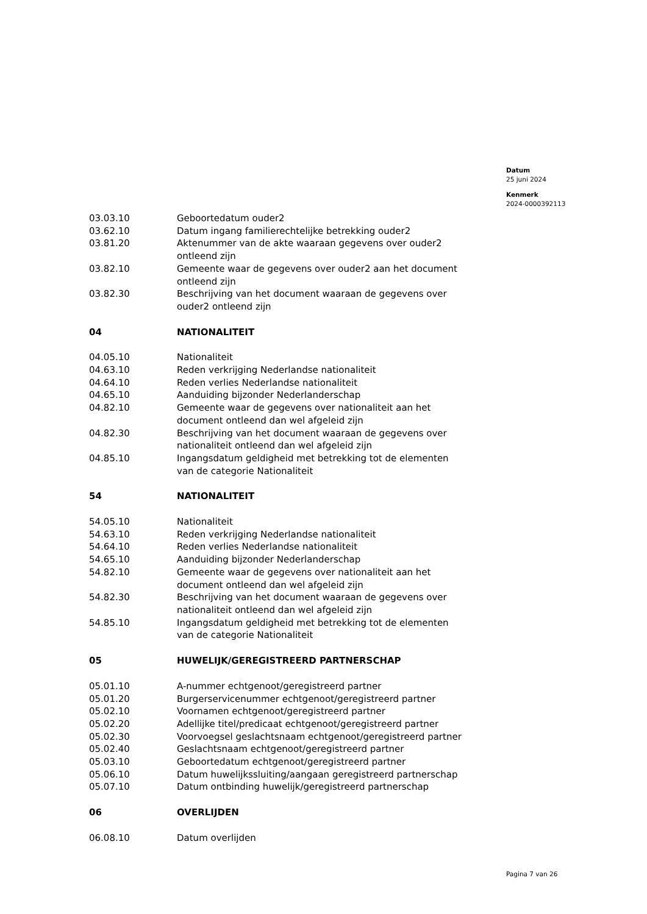Datum
25 juni 2024
Kenmerk
2024-0000392113
| 03.03.10 | Geboortedatum ouder2 |
| 03.62.10 | Datum ingang familierechtelijke betrekking ouder2 |
| 03.81.20 | Aktenummer van de akte waaraan gegevens over ouder2 ontleend zijn |
| 03.82.10 | Gemeente waar de gegevens over ouder2 aan het document ontleend zijn |
| 03.82.30 | Beschrijving van het document waaraan de gegevens over ouder2 ontleend zijn |
| 04 | NATIONALITEIT |
| 04.05.10 | Nationaliteit |
| 04.63.10 | Reden verkrijging Nederlandse nationaliteit |
| 04.64.10 | Reden verlies Nederlandse nationaliteit |
| 04.65.10 | Aanduiding bijzonder Nederlanderschap |
| 04.82.10 | Gemeente waar de gegevens over nationaliteit aan het document ontleend dan wel afgeleid zijn |
| 04.82.30 | Beschrijving van het document waaraan de gegevens over nationaliteit ontleend dan wel afgeleid zijn |
| 04.85.10 | Ingangsdatum geldigheid met betrekking tot de elementen van de categorie Nationaliteit |
| 54 | NATIONALITEIT |
| 54.05.10 | Nationaliteit |
| 54.63.10 | Reden verkrijging Nederlandse nationaliteit |
| 54.64.10 | Reden verlies Nederlandse nationaliteit |
| 54.65.10 | Aanduiding bijzonder Nederlanderschap |
| 54.82.10 | Gemeente waar de gegevens over nationaliteit aan het document ontleend dan wel afgeleid zijn |
| 54.82.30 | Beschrijving van het document waaraan de gegevens over nationaliteit ontleend dan wel afgeleid zijn |
| 54.85.10 | Ingangsdatum geldigheid met betrekking tot de elementen van de categorie Nationaliteit |
| 05 | HUWELIJK/GEREGISTREERD PARTNERSCHAP |
| 05.01.10 | A-nummer echtgenoot/geregistreerd partner |
| 05.01.20 | Burgerservicenummer echtgenoot/geregistreerd partner |
| 05.02.10 | Voornamen echtgenoot/geregistreerd partner |
| 05.02.20 | Adellijke titel/predicaat echtgenoot/geregistreerd partner |
| 05.02.30 | Voorvoegsel geslachtsnaam echtgenoot/geregistreerd partner |
| 05.02.40 | Geslachtsnaam echtgenoot/geregistreerd partner |
| 05.03.10 | Geboortedatum echtgenoot/geregistreerd partner |
| 05.06.10 | Datum huwelijkssluiting/aangaan geregistreerd partnerschap |
| 05.07.10 | Datum ontbinding huwelijk/geregistreerd partnerschap |
| 06 | OVERLIJDEN |
| 06.08.10 | Datum overlijden |
Pagina 7 van 26